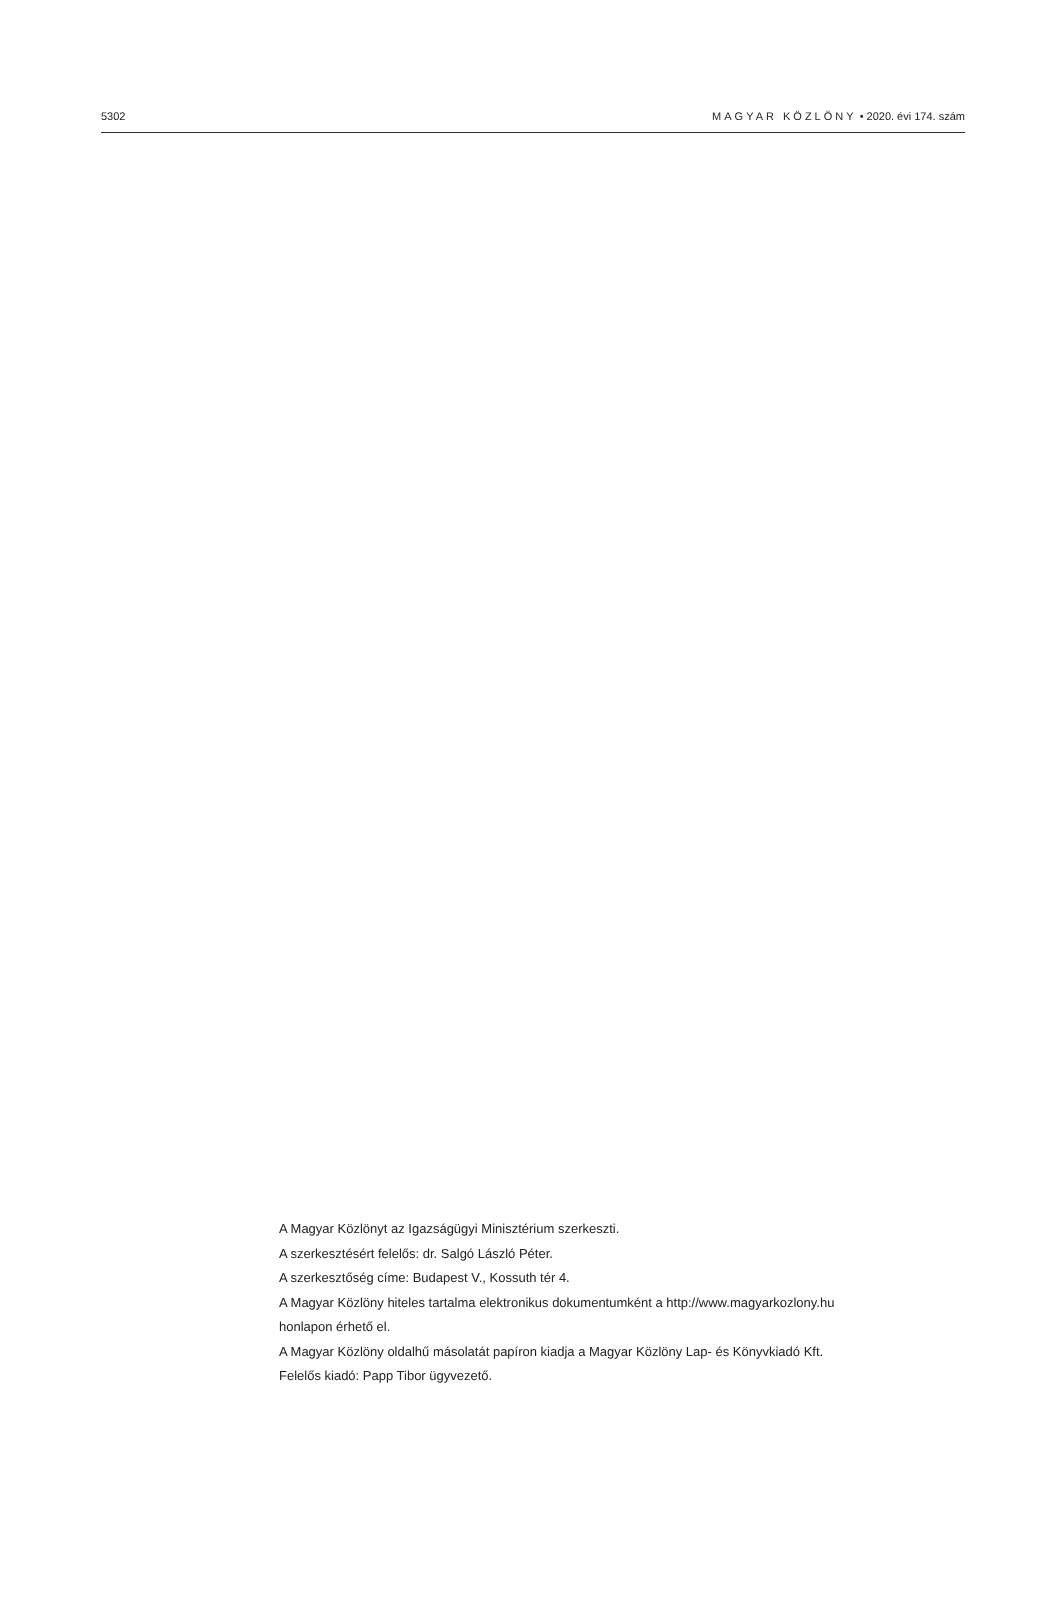5302 MAGYAR KÖZLÖNY • 2020. évi 174. szám
A Magyar Közlönyt az Igazságügyi Minisztérium szerkeszti.
A szerkesztésért felelős: dr. Salgó László Péter.
A szerkesztőség címe: Budapest V., Kossuth tér 4.
A Magyar Közlöny hiteles tartalma elektronikus dokumentumként a http://www.magyarkozlony.hu
honlapon érhető el.
A Magyar Közlöny oldalhű másolatát papíron kiadja a Magyar Közlöny Lap- és Könyvkiadó Kft.
Felelős kiadó: Papp Tibor ügyvezető.